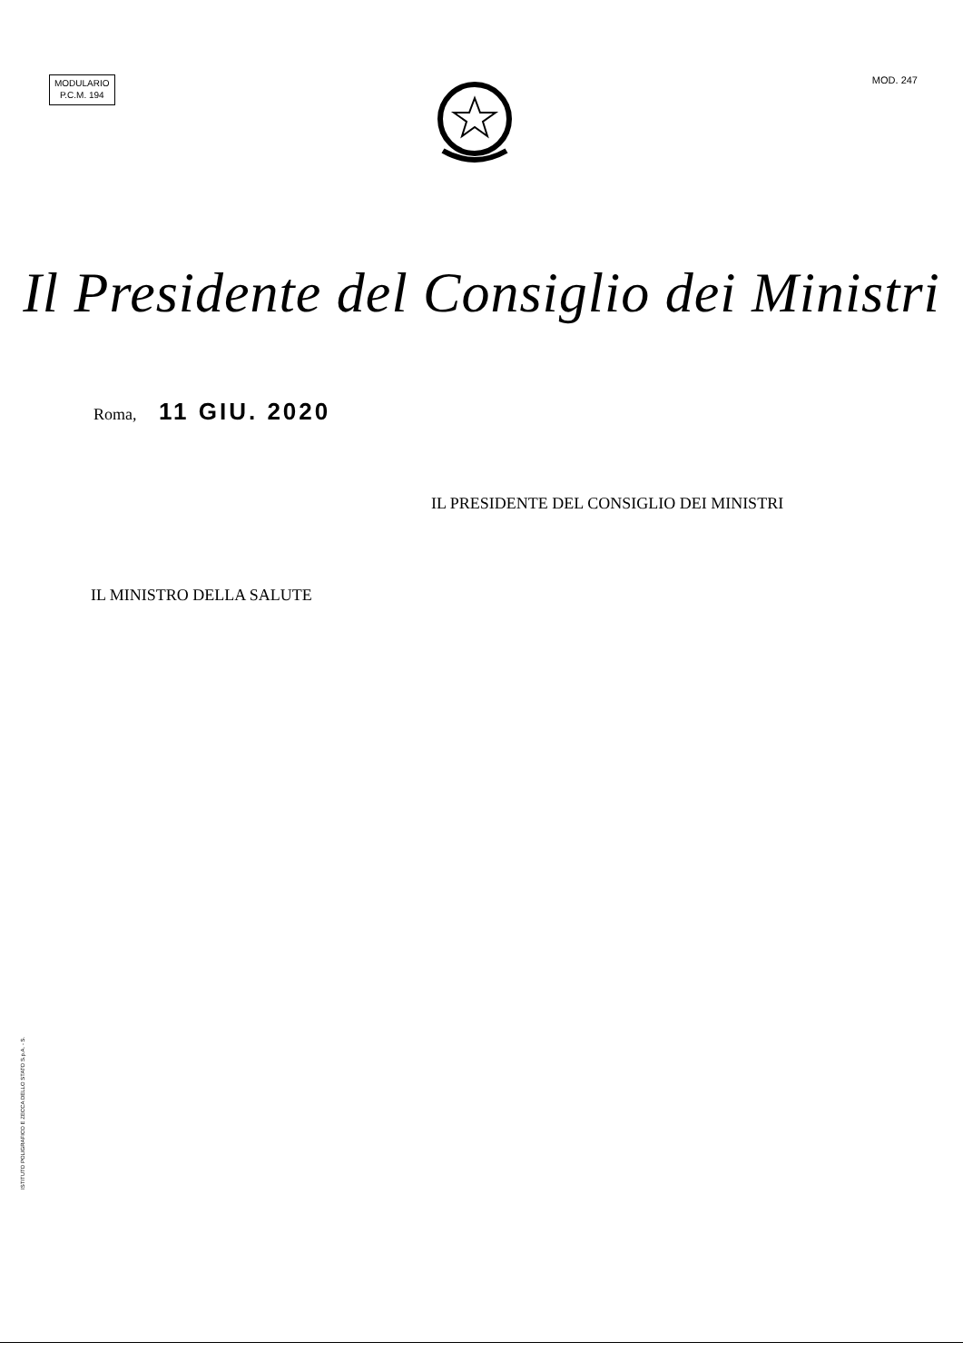MODULARIO
P.C.M. 194
MOD. 247
Il Presidente del Consiglio dei Ministri
Roma, 11 GIU. 2020
IL PRESIDENTE DEL CONSIGLIO DEI MINISTRI
IL MINISTRO DELLA SALUTE
ISTITUTO POLIGRAFICO E ZECCA DELLO STATO S.p.A. - S.